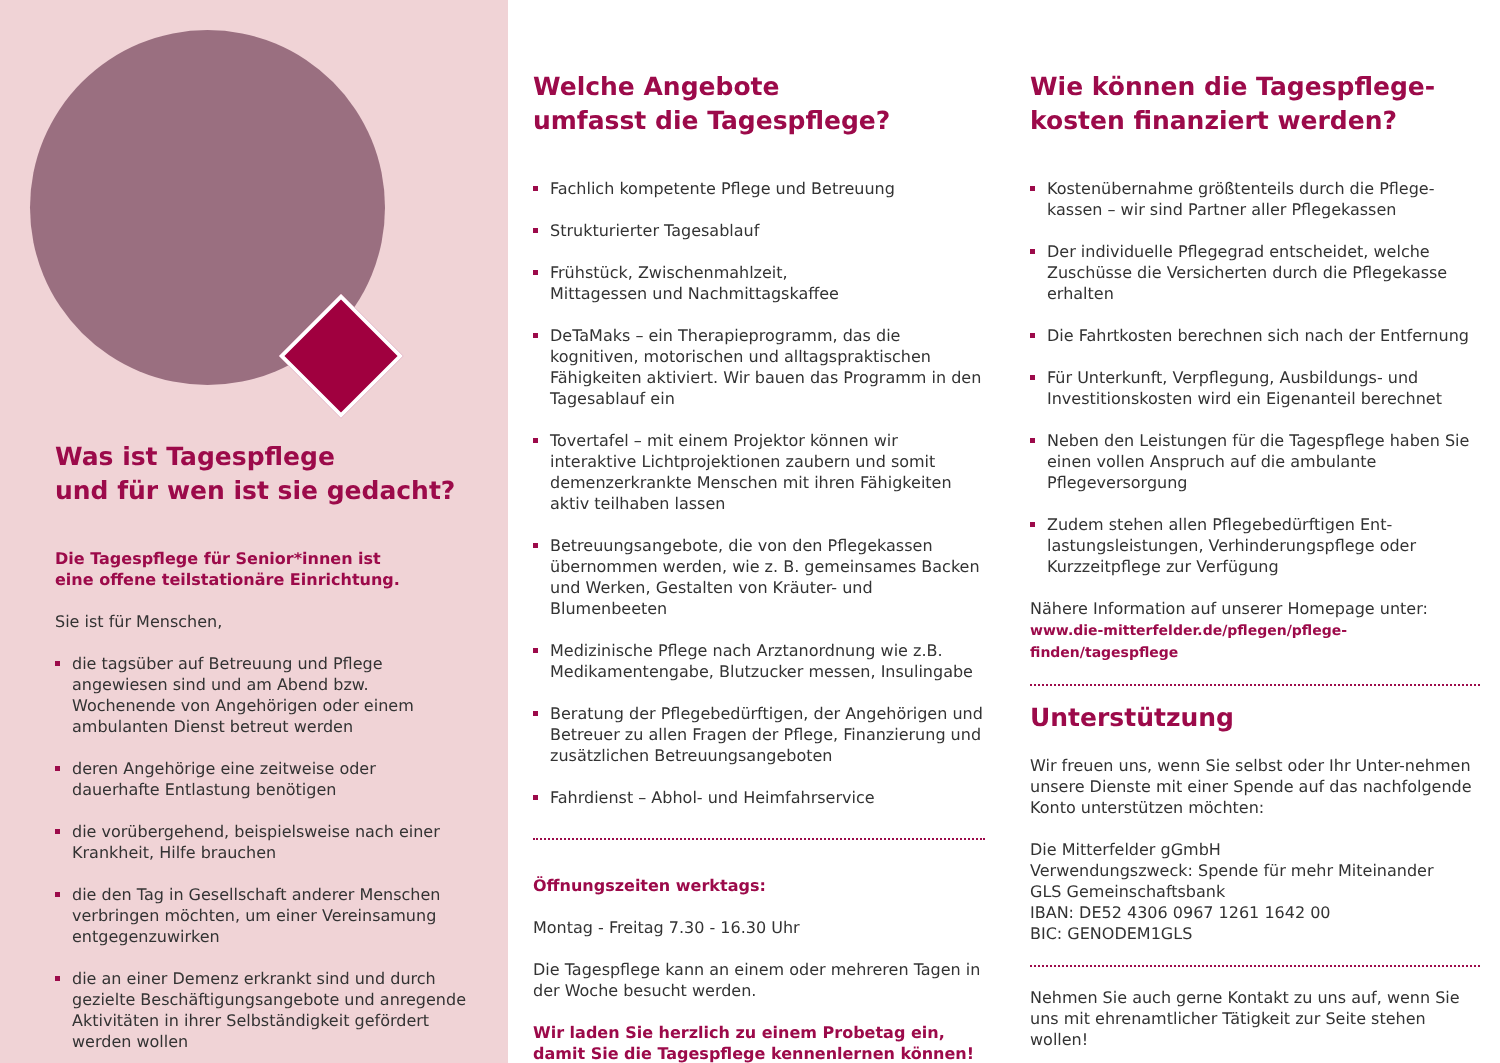Was ist Tagespflege
und für wen ist sie gedacht?
Die Tagespflege für Senior*innen ist
eine offene teilstationäre Einrichtung.
Sie ist für Menschen,
die tagsüber auf Betreuung und Pflege angewiesen sind und am Abend bzw. Wochenende von Angehörigen oder einem ambulanten Dienst betreut werden
deren Angehörige eine zeitweise oder dauerhafte Entlastung benötigen
die vorübergehend, beispielsweise nach einer Krankheit, Hilfe brauchen
die den Tag in Gesellschaft anderer Menschen verbringen möchten, um einer Vereinsamung entgegenzuwirken
die an einer Demenz erkrankt sind und durch gezielte Beschäftigungsangebote und anregende Aktivitäten in ihrer Selbständigkeit gefördert werden wollen
Welche Angebote
umfasst die Tagespflege?
Fachlich kompetente Pflege und Betreuung
Strukturierter Tagesablauf
Frühstück, Zwischenmahlzeit,
Mittagessen und Nachmittagskaffee
DeTaMaks – ein Therapieprogramm, das die kognitiven, motorischen und alltagspraktischen Fähigkeiten aktiviert. Wir bauen das Programm in den Tagesablauf ein
Tovertafel – mit einem Projektor können wir interaktive Lichtprojektionen zaubern und somit demenzerkrankte Menschen mit ihren Fähigkeiten aktiv teilhaben lassen
Betreuungsangebote, die von den Pflegekassen übernommen werden, wie z. B. gemeinsames Backen und Werken, Gestalten von Kräuter- und Blumenbeeten
Medizinische Pflege nach Arztanordnung wie z.B. Medikamentengabe, Blutzucker messen, Insulingabe
Beratung der Pflegebedürftigen, der Angehörigen und Betreuer zu allen Fragen der Pflege, Finanzierung und zusätzlichen Betreuungsangeboten
Fahrdienst – Abhol- und Heimfahrservice
Öffnungszeiten werktags:
Montag - Freitag 7.30 - 16.30 Uhr
Die Tagespflege kann an einem oder mehreren Tagen in der Woche besucht werden.
Wir laden Sie herzlich zu einem Probetag ein,
damit Sie die Tagespflege kennenlernen können!
Wie können die Tagespflege-
kosten finanziert werden?
Kostenübernahme größtenteils durch die Pflege-kassen – wir sind Partner aller Pflegekassen
Der individuelle Pflegegrad entscheidet, welche Zuschüsse die Versicherten durch die Pflegekasse erhalten
Die Fahrtkosten berechnen sich nach der Entfernung
Für Unterkunft, Verpflegung, Ausbildungs- und Investitionskosten wird ein Eigenanteil berechnet
Neben den Leistungen für die Tagespflege haben Sie einen vollen Anspruch auf die ambulante Pflegeversorgung
Zudem stehen allen Pflegebedürftigen Ent-lastungsleistungen, Verhinderungspflege oder Kurzzeitpflege zur Verfügung
Nähere Information auf unserer Homepage unter:
www.die-mitterfelder.de/pflegen/pflege-finden/tagespflege
Unterstützung
Wir freuen uns, wenn Sie selbst oder Ihr Unter-nehmen unsere Dienste mit einer Spende auf das nachfolgende Konto unterstützen möchten:
Die Mitterfelder gGmbH
Verwendungszweck: Spende für mehr Miteinander
GLS Gemeinschaftsbank
IBAN: DE52 4306 0967 1261 1642 00
BIC: GENODEM1GLS
Nehmen Sie auch gerne Kontakt zu uns auf, wenn Sie uns mit ehrenamtlicher Tätigkeit zur Seite stehen wollen!